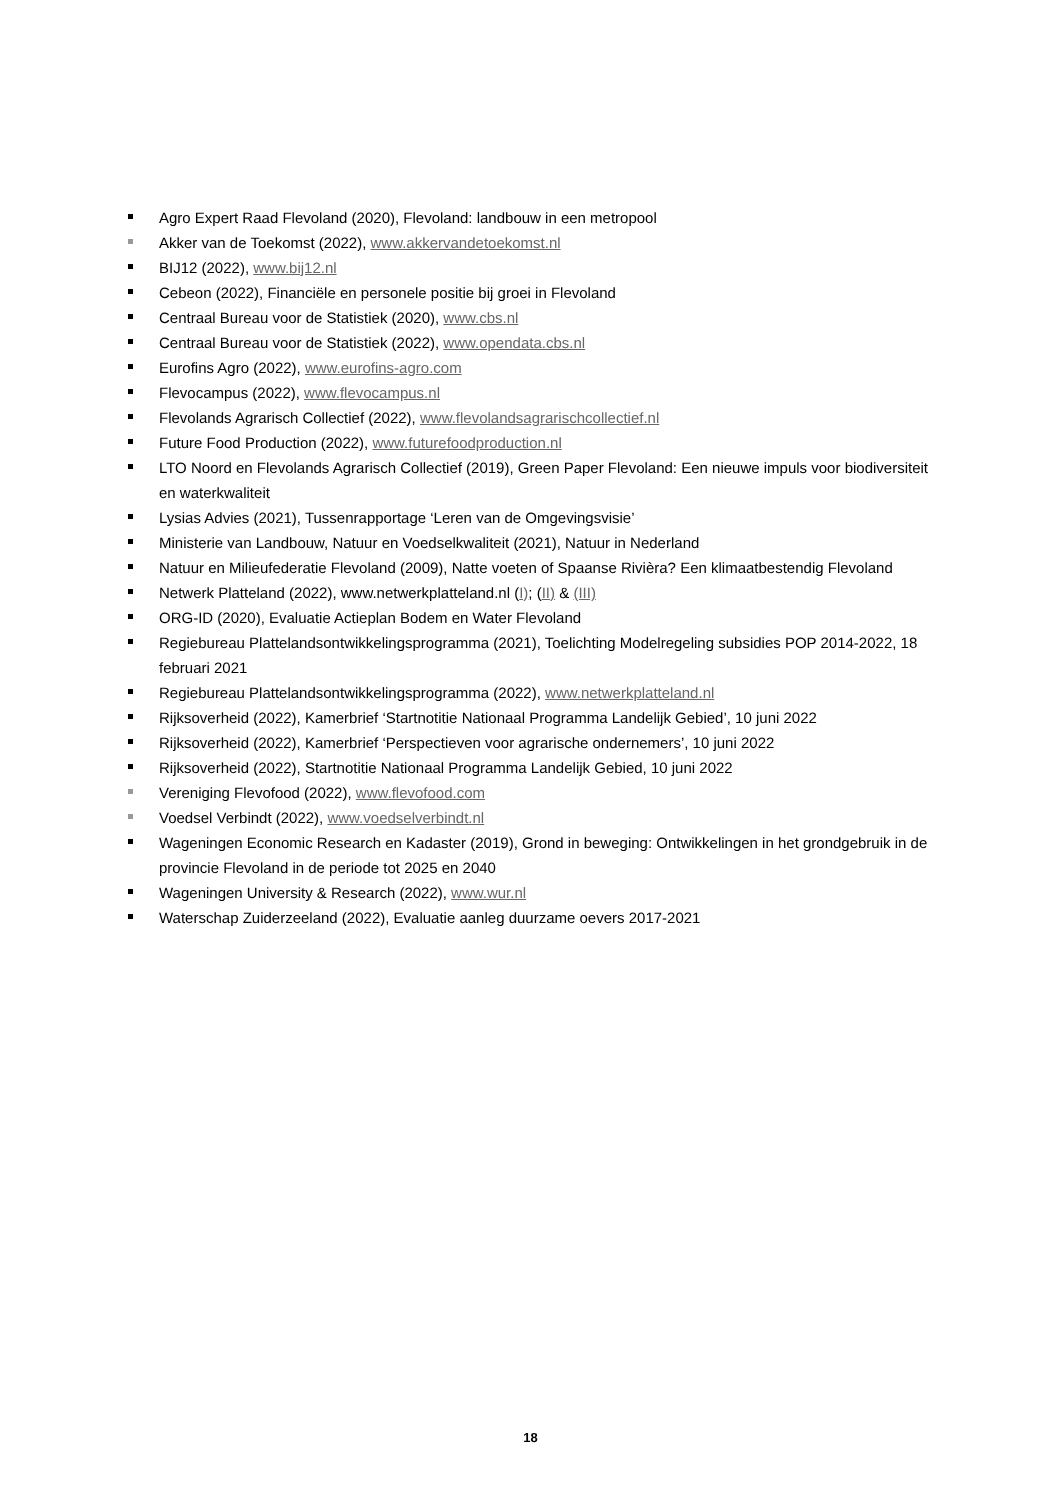Agro Expert Raad Flevoland (2020), Flevoland: landbouw in een metropool
Akker van de Toekomst (2022), www.akkervandetoekomst.nl
BIJ12 (2022), www.bij12.nl
Cebeon (2022), Financiële en personele positie bij groei in Flevoland
Centraal Bureau voor de Statistiek (2020), www.cbs.nl
Centraal Bureau voor de Statistiek (2022), www.opendata.cbs.nl
Eurofins Agro (2022), www.eurofins-agro.com
Flevocampus (2022), www.flevocampus.nl
Flevolands Agrarisch Collectief (2022), www.flevolandsagrarischcollectief.nl
Future Food Production (2022), www.futurefoodproduction.nl
LTO Noord en Flevolands Agrarisch Collectief (2019), Green Paper Flevoland: Een nieuwe impuls voor biodiversiteit en waterkwaliteit
Lysias Advies (2021), Tussenrapportage ‘Leren van de Omgevingsvisie’
Ministerie van Landbouw, Natuur en Voedselkwaliteit (2021), Natuur in Nederland
Natuur en Milieufederatie Flevoland (2009), Natte voeten of Spaanse Rivièra? Een klimaatbestendig Flevoland
Netwerk Platteland (2022), www.netwerkplatteland.nl (I); (II) & (III)
ORG-ID (2020), Evaluatie Actieplan Bodem en Water Flevoland
Regiebureau Plattelandsontwikkelingsprogramma (2021), Toelichting Modelregeling subsidies POP 2014-2022, 18 februari 2021
Regiebureau Plattelandsontwikkelingsprogramma (2022), www.netwerkplatteland.nl
Rijksoverheid (2022), Kamerbrief ‘Startnotitie Nationaal Programma Landelijk Gebied’, 10 juni 2022
Rijksoverheid (2022), Kamerbrief ‘Perspectieven voor agrarische ondernemers’, 10 juni 2022
Rijksoverheid (2022), Startnotitie Nationaal Programma Landelijk Gebied, 10 juni 2022
Vereniging Flevofood (2022), www.flevofood.com
Voedsel Verbindt (2022), www.voedselverbindt.nl
Wageningen Economic Research en Kadaster (2019), Grond in beweging: Ontwikkelingen in het grondgebruik in de provincie Flevoland in de periode tot 2025 en 2040
Wageningen University & Research (2022), www.wur.nl
Waterschap Zuiderzeeland (2022), Evaluatie aanleg duurzame oevers 2017-2021
18